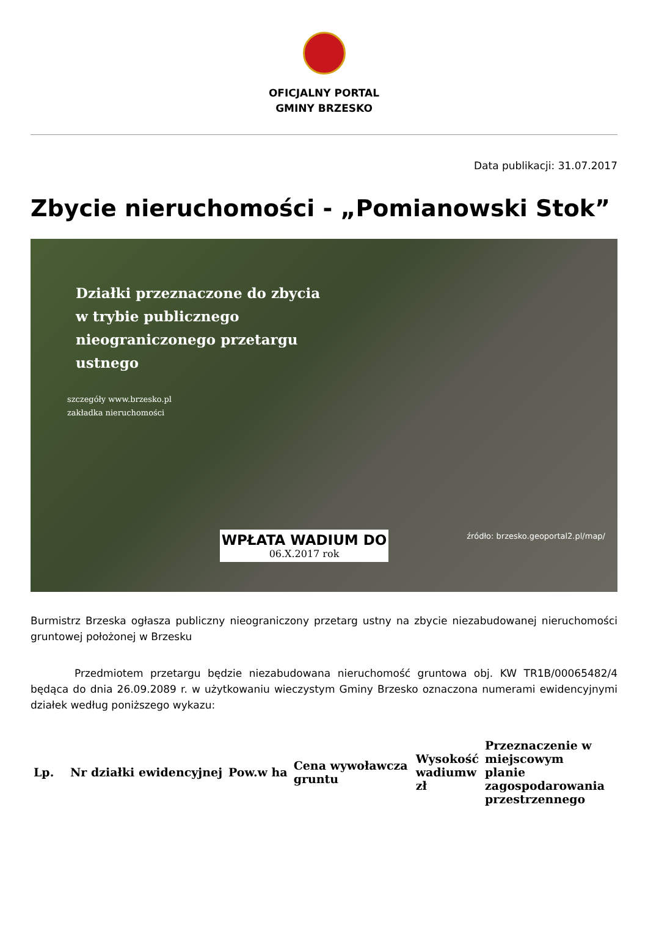OFICJALNY PORTAL
GMINY BRZESKO
Data publikacji: 31.07.2017
Zbycie nieruchomości - „Pomianowski Stok”
Działki przeznaczone do zbycia
w trybie publicznego
nieograniczonego przetargu
ustnego
szczegóły www.brzesko.pl
zakładka nieruchomości
WPŁATA WADIUM DO
06.X.2017 rok
źródło: brzesko.geoportal2.pl/map/
Burmistrz Brzeska ogłasza publiczny nieograniczony przetarg ustny na zbycie niezabudowanej nieruchomości gruntowej położonej w Brzesku
Przedmiotem przetargu będzie niezabudowana nieruchomość gruntowa obj. KW TR1B/00065482/4 będąca do dnia 26.09.2089 r. w użytkowaniu wieczystym Gminy Brzesko oznaczona numerami ewidencyjnymi działek według poniższego wykazu:
| Lp. | Nr działki ewidencyjnej | Pow.w ha | Cena wywoławcza gruntu | Wysokość wadiumw zł | Przeznaczenie w miejscowym planie zagospodarowania przestrzennego |
| --- | --- | --- | --- | --- | --- |